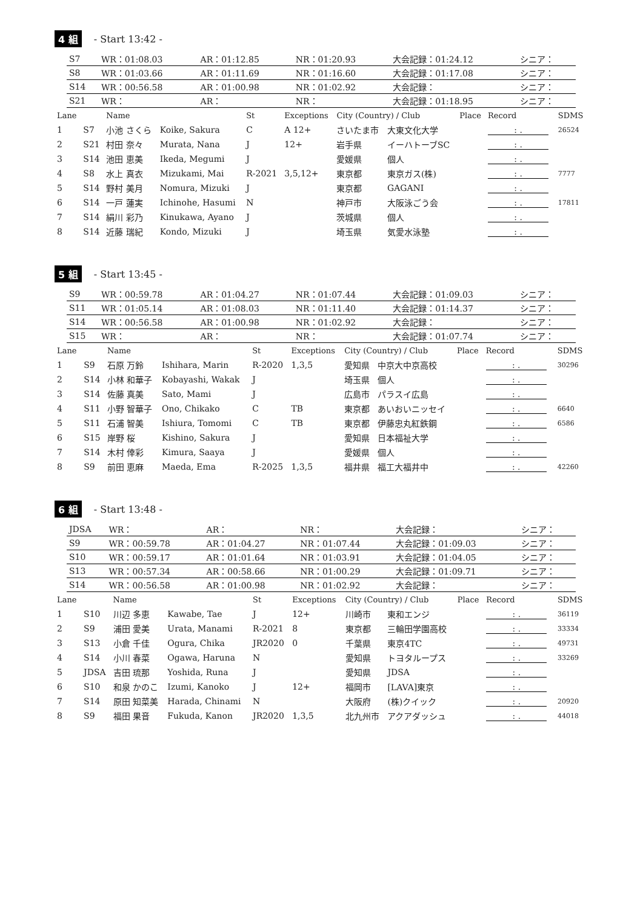4 組 - Start 13:42 -
| S7 | WR：01:08.03 | AR：01:12.85 | NR：01:20.93 | 大会記録：01:24.12 | シニア： |
| S8 | WR：01:03.66 | AR：01:11.69 | NR：01:16.60 | 大会記録：01:17.08 | シニア： |
| S14 | WR：00:56.58 | AR：01:00.98 | NR：01:02.92 | 大会記録： | シニア： |
| S21 | WR： | AR： | NR： | 大会記録：01:18.95 | シニア： |
| Lane | | Name | | St | Exceptions | City (Country) / Club | | Place | Record | SDMS |
| --- | --- | --- | --- | --- | --- | --- | --- | --- | --- | --- |
| 1 | S7 | 小池 さくら | Koike, Sakura | C | A 12+ | さいたま市 | 大東文化大学 | | : . | 26524 |
| 2 | S21 | 村田 奈々 | Murata, Nana | J | 12+ | 岩手県 | イーハトーブSC | | : . | |
| 3 | S14 | 池田 恵美 | Ikeda, Megumi | J | | 愛媛県 | 個人 | | : . | |
| 4 | S8 | 水上 真衣 | Mizukami, Mai | R-2021 | 3,5,12+ | 東京都 | 東京ガス(株) | | : . | 7777 |
| 5 | S14 | 野村 美月 | Nomura, Mizuki | J | | 東京都 | GAGANI | | : . | |
| 6 | S14 | 一戸 蓮実 | Ichinohe, Hasumi | N | | 神戸市 | 大阪泳ごう会 | | : . | 17811 |
| 7 | S14 | 絹川 彩乃 | Kinukawa, Ayano | J | | 茨城県 | 個人 | | : . | |
| 8 | S14 | 近藤 瑞紀 | Kondo, Mizuki | J | | 埼玉県 | 気愛水泳塾 | | : . | |
5 組 - Start 13:45 -
| S9 | WR：00:59.78 | AR：01:04.27 | NR：01:07.44 | 大会記録：01:09.03 | シニア： |
| S11 | WR：01:05.14 | AR：01:08.03 | NR：01:11.40 | 大会記録：01:14.37 | シニア： |
| S14 | WR：00:56.58 | AR：01:00.98 | NR：01:02.92 | 大会記録： | シニア： |
| S15 | WR： | AR： | NR： | 大会記録：01:07.74 | シニア： |
| Lane | | Name | | St | Exceptions | City (Country) / Club | | Place | Record | SDMS |
| --- | --- | --- | --- | --- | --- | --- | --- | --- | --- | --- |
| 1 | S9 | 石原 万鈴 | Ishihara, Marin | R-2020 | 1,3,5 | 愛知県 | 中京大中京高校 | | : . | 30296 |
| 2 | S14 | 小林 和華子 | Kobayashi, Wakak | J | | 埼玉県 | 個人 | | : . | |
| 3 | S14 | 佐藤 真美 | Sato, Mami | J | | 広島市 | パラスイ広島 | | : . | |
| 4 | S11 | 小野 智華子 | Ono, Chikako | C | TB | 東京都 | あいおいニッセイ | | : . | 6640 |
| 5 | S11 | 石浦 智美 | Ishiura, Tomomi | C | TB | 東京都 | 伊藤忠丸紅鉄鋼 | | : . | 6586 |
| 6 | S15 | 岸野 桜 | Kishino, Sakura | J | | 愛知県 | 日本福祉大学 | | : . | |
| 7 | S14 | 木村 倖彩 | Kimura, Saaya | J | | 愛媛県 | 個人 | | : . | |
| 8 | S9 | 前田 恵麻 | Maeda, Ema | R-2025 | 1,3,5 | 福井県 | 福工大福井中 | | : . | 42260 |
6 組 - Start 13:48 -
| JDSA | WR： | AR： | NR： | 大会記録： | シニア： |
| S9 | WR：00:59.78 | AR：01:04.27 | NR：01:07.44 | 大会記録：01:09.03 | シニア： |
| S10 | WR：00:59.17 | AR：01:01.64 | NR：01:03.91 | 大会記録：01:04.05 | シニア： |
| S13 | WR：00:57.34 | AR：00:58.66 | NR：01:00.29 | 大会記録：01:09.71 | シニア： |
| S14 | WR：00:56.58 | AR：01:00.98 | NR：01:02.92 | 大会記録： | シニア： |
| Lane | | Name | | St | Exceptions | City (Country) / Club | | Place | Record | SDMS |
| --- | --- | --- | --- | --- | --- | --- | --- | --- | --- | --- |
| 1 | S10 | 川辺 多恵 | Kawabe, Tae | J | 12+ | 川崎市 | 東和エンジ | | : . | 36119 |
| 2 | S9 | 浦田 愛美 | Urata, Manami | R-2021 | 8 | 東京都 | 三輪田学園高校 | | : . | 33334 |
| 3 | S13 | 小倉 千佳 | Ogura, Chika | JR2020 | 0 | 千葉県 | 東京4TC | | : . | 49731 |
| 4 | S14 | 小川 春菜 | Ogawa, Haruna | N | | 愛知県 | トヨタループス | | : . | 33269 |
| 5 | JDSA | 吉田 琉那 | Yoshida, Runa | J | | 愛知県 | JDSA | | : . | |
| 6 | S10 | 和泉 かのこ | Izumi, Kanoko | J | 12+ | 福岡市 | [LAVA]東京 | | : . | |
| 7 | S14 | 原田 知菜美 | Harada, Chinami | N | | 大阪府 | (株)クイック | | : . | 20920 |
| 8 | S9 | 福田 果音 | Fukuda, Kanon | JR2020 | 1,3,5 | 北九州市 | アクアダッシュ | | : . | 44018 |